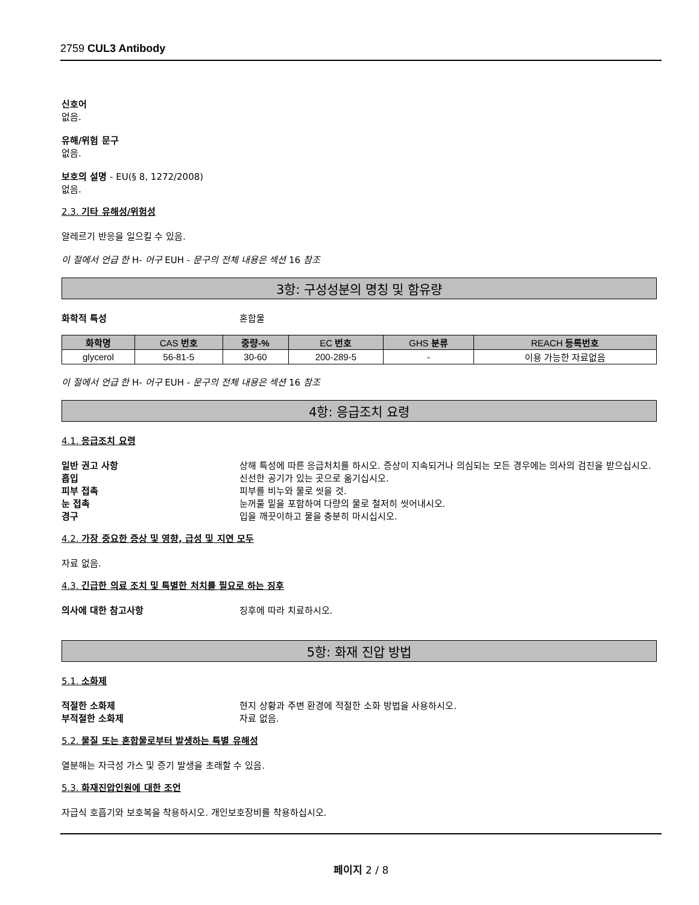2759 CUL3 Antibody
신호어
없음.
유해/위험 문구
없음.
보호의 설명 - EU(§ 8, 1272/2008)
없음.
2.3. 기타 유해성/위험성
알레르기 반응을 일으킬 수 있음.
이 절에서 언급 한 H- 어구 EUH - 문구의 전체 내용은 섹션 16 참조
3항: 구성성분의 명칭 및 함유량
화학적 특성 혼합물
| 화학명 | CAS 번호 | 중량-% | EC 번호 | GHS 분류 | REACH 등록번호 |
| --- | --- | --- | --- | --- | --- |
| glycerol | 56-81-5 | 30-60 | 200-289-5 | - | 이용 가능한 자료없음 |
이 절에서 언급 한 H- 어구 EUH - 문구의 전체 내용은 섹션 16 참조
4항: 응급조치 요령
4.1. 응급조치 요령
일반 권고 사항 상해 특성에 따른 응급처치를 하시오. 증상이 지속되거나 의심되는 모든 경우에는 의사의 검진을 받으십시오.
흡입 신선한 공기가 있는 곳으로 옮기십시오.
피부 접촉 피부를 비누와 물로 씻을 것.
눈 접촉 눈꺼풀 밑을 포함하여 다량의 물로 철저히 씻어내시오.
경구 입을 깨끗이하고 물을 충분히 마시십시오.
4.2. 가장 중요한 증상 및 영향, 급성 및 지연 모두
자료 없음.
4.3. 긴급한 의료 조치 및 특별한 처치를 필요로 하는 징후
의사에 대한 참고사항 징후에 따라 치료하시오.
5항: 화재 진압 방법
5.1. 소화제
적절한 소화제 현지 상황과 주변 환경에 적절한 소화 방법을 사용하시오.
부적절한 소화제 자료 없음.
5.2. 물질 또는 혼합물로부터 발생하는 특별 유해성
열분해는 자극성 가스 및 증기 발생을 초래할 수 있음.
5.3. 화재진압인원에 대한 조언
자급식 호흡기와 보호복을 착용하시오. 개인보호장비를 착용하십시오.
페이지 2 / 8